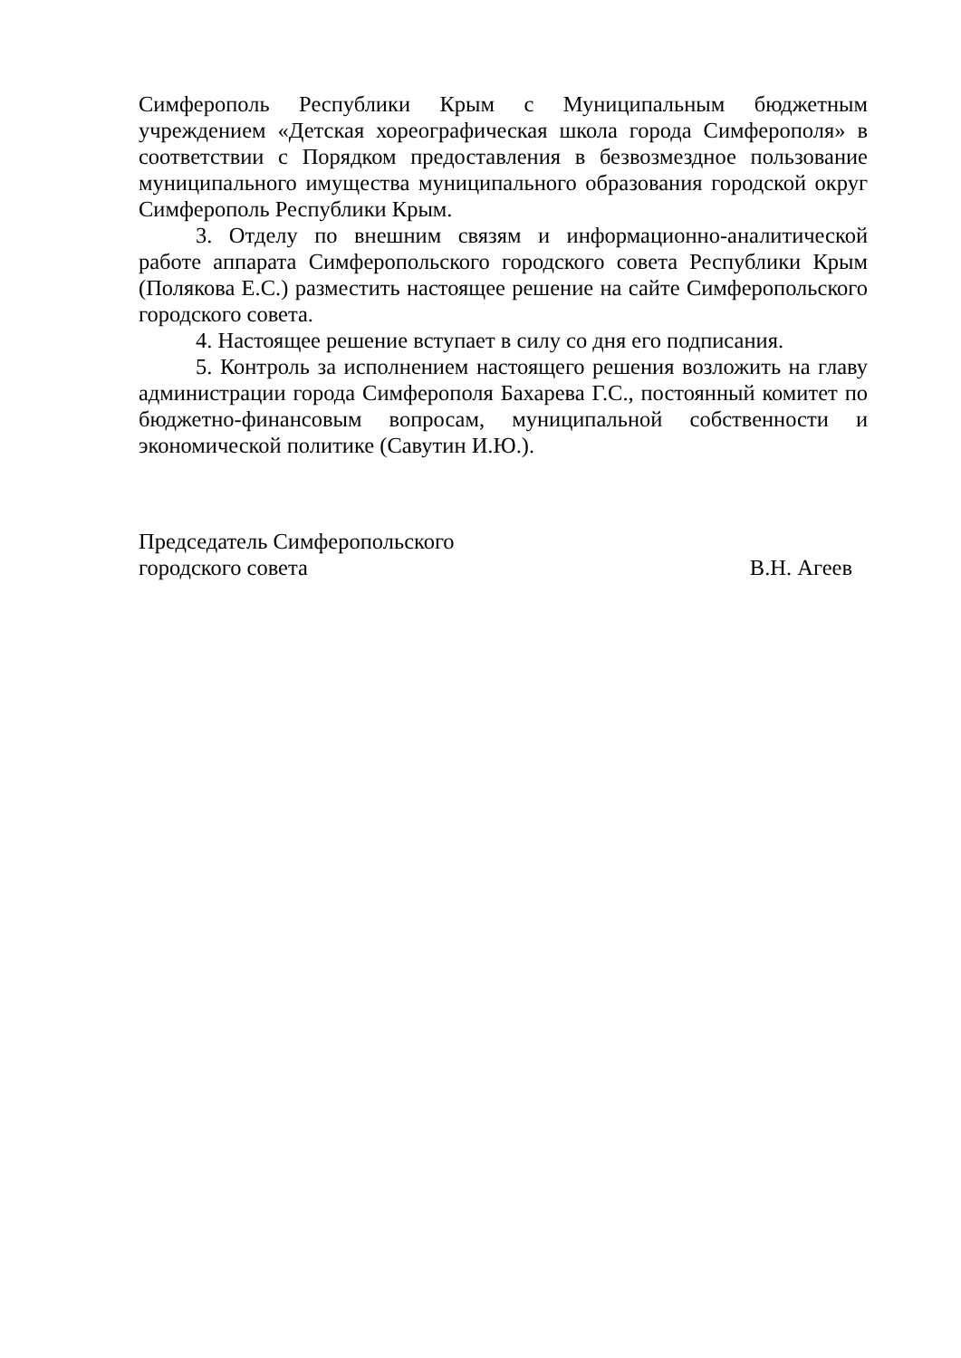Симферополь Республики Крым с Муниципальным бюджетным учреждением «Детская хореографическая школа города Симферополя» в соответствии с Порядком предоставления в безвозмездное пользование муниципального имущества муниципального образования городской округ Симферополь Республики Крым.
3. Отделу по внешним связям и информационно-аналитической работе аппарата Симферопольского городского совета Республики Крым (Полякова Е.С.) разместить настоящее решение на сайте Симферопольского городского совета.
4. Настоящее решение вступает в силу со дня его подписания.
5. Контроль за исполнением настоящего решения возложить на главу администрации города Симферополя Бахарева Г.С., постоянный комитет по бюджетно-финансовым вопросам, муниципальной собственности и экономической политике (Савутин И.Ю.).
Председатель Симферопольского
городского совета
В.Н. Агеев